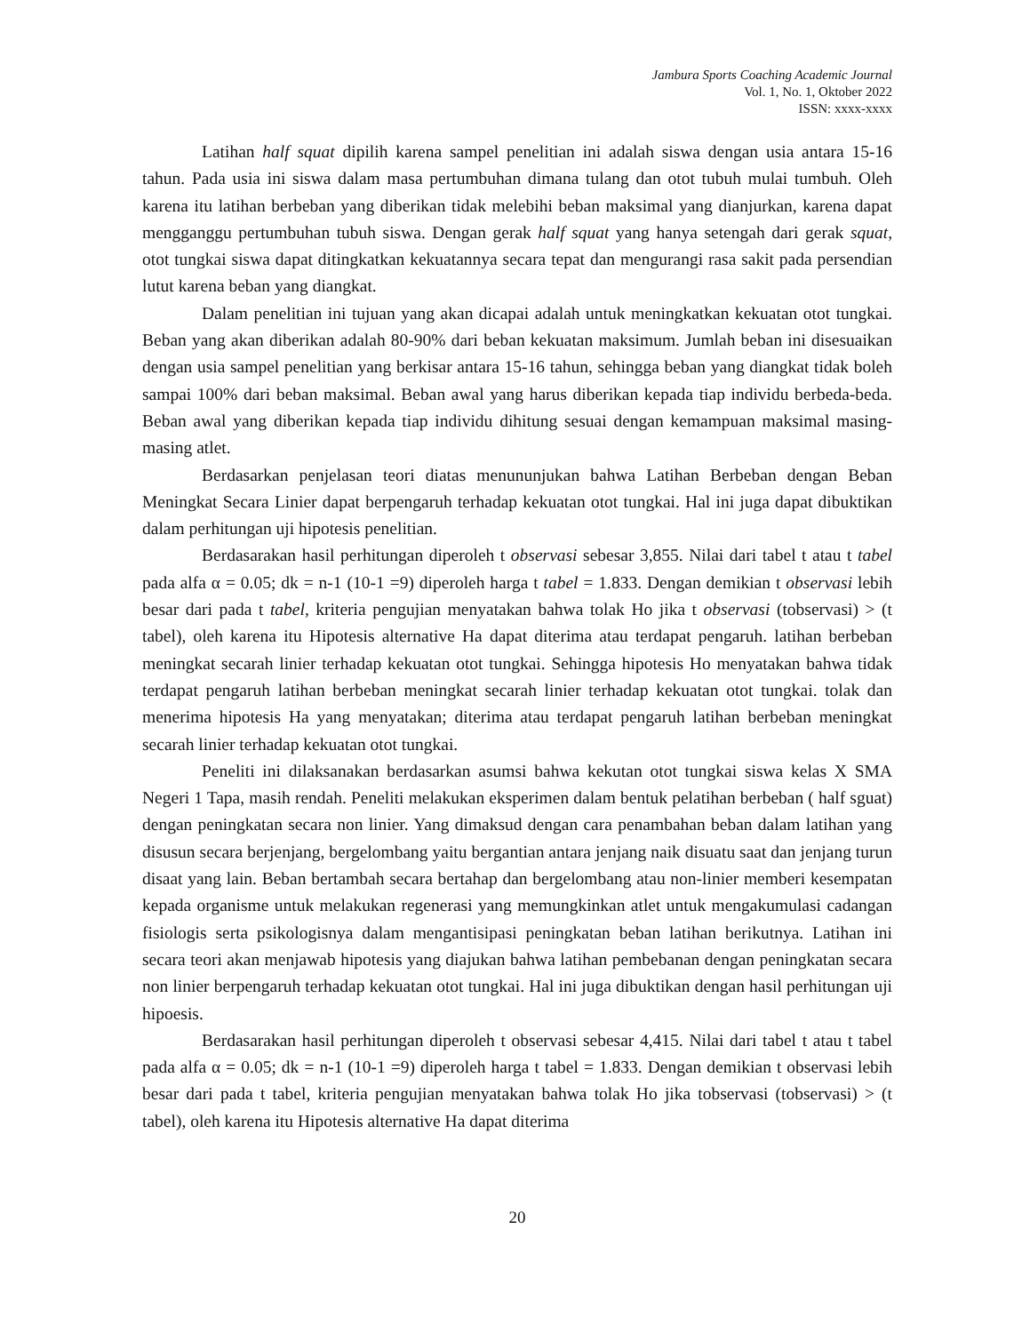Jambura Sports Coaching Academic Journal
Vol. 1, No. 1, Oktober 2022
ISSN: xxxx-xxxx
Latihan half squat dipilih karena sampel penelitian ini adalah siswa dengan usia antara 15-16 tahun. Pada usia ini siswa dalam masa pertumbuhan dimana tulang dan otot tubuh mulai tumbuh. Oleh karena itu latihan berbeban yang diberikan tidak melebihi beban maksimal yang dianjurkan, karena dapat mengganggu pertumbuhan tubuh siswa. Dengan gerak half squat yang hanya setengah dari gerak squat, otot tungkai siswa dapat ditingkatkan kekuatannya secara tepat dan mengurangi rasa sakit pada persendian lutut karena beban yang diangkat.
Dalam penelitian ini tujuan yang akan dicapai adalah untuk meningkatkan kekuatan otot tungkai. Beban yang akan diberikan adalah 80-90% dari beban kekuatan maksimum. Jumlah beban ini disesuaikan dengan usia sampel penelitian yang berkisar antara 15-16 tahun, sehingga beban yang diangkat tidak boleh sampai 100% dari beban maksimal. Beban awal yang harus diberikan kepada tiap individu berbeda-beda. Beban awal yang diberikan kepada tiap individu dihitung sesuai dengan kemampuan maksimal masing-masing atlet.
Berdasarkan penjelasan teori diatas menununjukan bahwa Latihan Berbeban dengan Beban Meningkat Secara Linier dapat berpengaruh terhadap kekuatan otot tungkai. Hal ini juga dapat dibuktikan dalam perhitungan uji hipotesis penelitian.
Berdasarakan hasil perhitungan diperoleh t observasi sebesar 3,855. Nilai dari tabel t atau t tabel pada alfa α = 0.05; dk = n-1 (10-1 =9) diperoleh harga t tabel = 1.833. Dengan demikian t observasi lebih besar dari pada t tabel, kriteria pengujian menyatakan bahwa tolak Ho jika t observasi (tobservasi) > (t tabel), oleh karena itu Hipotesis alternative Ha dapat diterima atau terdapat pengaruh. latihan berbeban meningkat secarah linier terhadap kekuatan otot tungkai. Sehingga hipotesis Ho menyatakan bahwa tidak terdapat pengaruh latihan berbeban meningkat secarah linier terhadap kekuatan otot tungkai. tolak dan menerima hipotesis Ha yang menyatakan; diterima atau terdapat pengaruh latihan berbeban meningkat secarah linier terhadap kekuatan otot tungkai.
Peneliti ini dilaksanakan berdasarkan asumsi bahwa kekutan otot tungkai siswa kelas X SMA Negeri 1 Tapa, masih rendah. Peneliti melakukan eksperimen dalam bentuk pelatihan berbeban ( half sguat) dengan peningkatan secara non linier. Yang dimaksud dengan cara penambahan beban dalam latihan yang disusun secara berjenjang, bergelombang yaitu bergantian antara jenjang naik disuatu saat dan jenjang turun disaat yang lain. Beban bertambah secara bertahap dan bergelombang atau non-linier memberi kesempatan kepada organisme untuk melakukan regenerasi yang memungkinkan atlet untuk mengakumulasi cadangan fisiologis serta psikologisnya dalam mengantisipasi peningkatan beban latihan berikutnya. Latihan ini secara teori akan menjawab hipotesis yang diajukan bahwa latihan pembebanan dengan peningkatan secara non linier berpengaruh terhadap kekuatan otot tungkai. Hal ini juga dibuktikan dengan hasil perhitungan uji hipoesis.
Berdasarakan hasil perhitungan diperoleh t observasi sebesar 4,415. Nilai dari tabel t atau t tabel pada alfa α = 0.05; dk = n-1 (10-1 =9) diperoleh harga t tabel = 1.833. Dengan demikian t observasi lebih besar dari pada t tabel, kriteria pengujian menyatakan bahwa tolak Ho jika tobservasi (tobservasi) > (t tabel), oleh karena itu Hipotesis alternative Ha dapat diterima
20